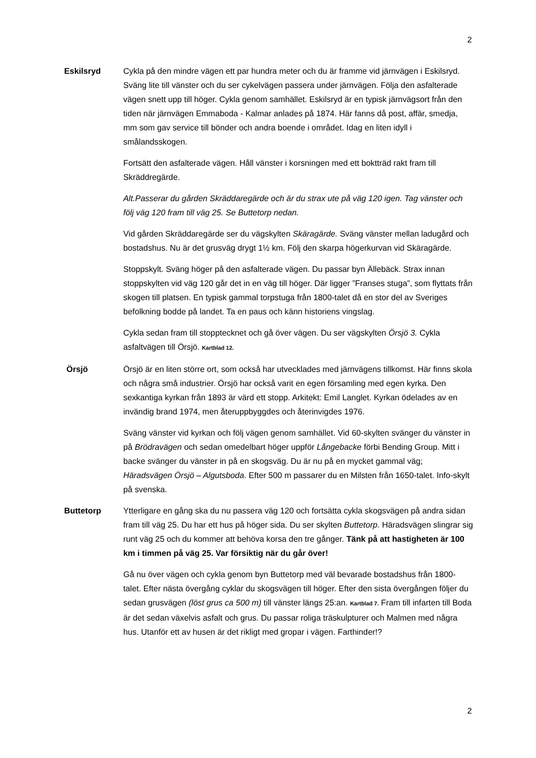2
Eskilsryd Cykla på den mindre vägen ett par hundra meter och du är framme vid järnvägen i Eskilsryd. Sväng lite till vänster och du ser cykelvägen passera under järnvägen. Följa den asfalterade vägen snett upp till höger. Cykla genom samhället. Eskilsryd är en typisk järnvägsort från den tiden när järnvägen Emmaboda - Kalmar anlades på 1874. Här fanns då post, affär, smedja, mm som gav service till bönder och andra boende i området. Idag en liten idyll i smålandsskogen.
Fortsätt den asfalterade vägen. Håll vänster i korsningen med ett boktträd rakt fram till Skräddregärde.
Alt.Passerar du gården Skräddaregärde och är du strax ute på väg 120 igen. Tag vänster och följ väg 120 fram till väg 25. Se Buttetorp nedan.
Vid gården Skräddaregärde ser du vägskylten Skäragärde. Sväng vänster mellan ladugård och bostadshus. Nu är det grusväg drygt 1½ km. Följ den skarpa högerkurvan vid Skäragärde.
Stoppskylt. Sväng höger på den asfalterade vägen. Du passar byn Ällebäck. Strax innan stoppskylten vid väg 120 går det in en väg till höger. Där ligger ”Franses stuga”, som flyttats från skogen till platsen. En typisk gammal torpstuga från 1800-talet då en stor del av Sveriges befolkning bodde på landet. Ta en paus och känn historiens vingslag.
Cykla sedan fram till stopptecknet och gå över vägen. Du ser vägskylten Örsjö 3. Cykla asfaltvägen till Örsjö. Kartblad 12.
Örsjö Örsjö är en liten större ort, som också har utvecklades med järnvägens tillkomst. Här finns skola och några små industrier. Örsjö har också varit en egen församling med egen kyrka. Den sexkantiga kyrkan från 1893 är värd ett stopp. Arkitekt: Emil Langlet. Kyrkan ödelades av en invändig brand 1974, men återuppbyggdes och återinvigdes 1976.
Sväng vänster vid kyrkan och följ vägen genom samhället. Vid 60-skylten svänger du vänster in på Brödravägen och sedan omedelbart höger uppför Långebacke förbi Bending Group. Mitt i backe svänger du vänster in på en skogsväg. Du är nu på en mycket gammal väg; Häradsvägen Örsjö – Algutsboda. Efter 500 m passarer du en Milsten från 1650-talet. Info-skylt på svenska.
Buttetorp Ytterligare en gång ska du nu passera väg 120 och fortsätta cykla skogsvägen på andra sidan fram till väg 25. Du har ett hus på höger sida. Du ser skylten Buttetorp. Häradsvägen slingrar sig runt väg 25 och du kommer att behöva korsa den tre gånger. Tänk på att hastigheten är 100 km i timmen på väg 25. Var försiktig när du går över!
Gå nu över vägen och cykla genom byn Buttetorp med väl bevarade bostadshus från 1800-talet. Efter nästa övergång cyklar du skogsvägen till höger. Efter den sista övergången följer du sedan grusvägen (löst grus ca 500 m) till vänster längs 25:an. Kartblad 7. Fram till infarten till Boda är det sedan växelvis asfalt och grus. Du passar roliga träskulpturer och Malmen med några hus. Utanför ett av husen är det rikligt med gropar i vägen. Farthinder!?
2